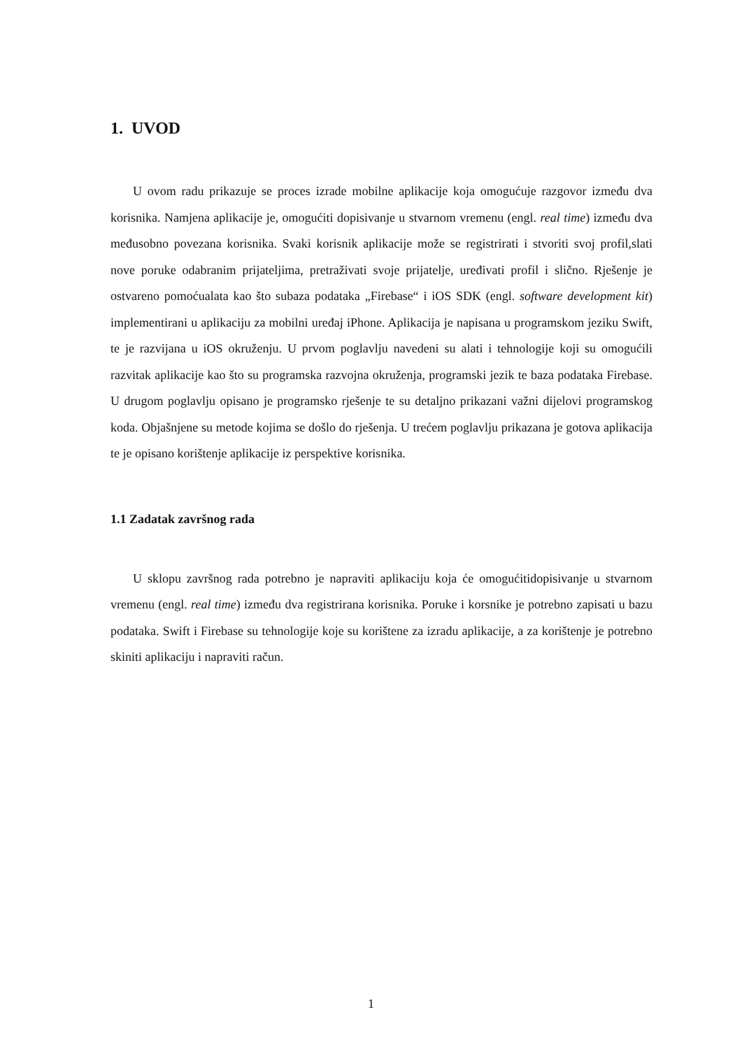1. UVOD
U ovom radu prikazuje se proces izrade mobilne aplikacije koja omogućuje razgovor između dva korisnika. Namjena aplikacije je, omogućiti dopisivanje u stvarnom vremenu (engl. real time) između dva međusobno povezana korisnika. Svaki korisnik aplikacije može se registrirati i stvoriti svoj profil,slati nove poruke odabranim prijateljima, pretraživati svoje prijatelje, uređivati profil i slično. Rješenje je ostvareno pomoćualata kao što subaza podataka „Firebase“ i iOS SDK (engl. software development kit) implementirani u aplikaciju za mobilni uređaj iPhone. Aplikacija je napisana u programskom jeziku Swift, te je razvijana u iOS okruženju. U prvom poglavlju navedeni su alati i tehnologije koji su omogućili razvitak aplikacije kao što su programska razvojna okruženja, programski jezik te baza podataka Firebase. U drugom poglavlju opisano je programsko rješenje te su detaljno prikazani važni dijelovi programskog koda. Objašnjene su metode kojima se došlo do rješenja. U trećem poglavlju prikazana je gotova aplikacija te je opisano korištenje aplikacije iz perspektive korisnika.
1.1 Zadatak završnog rada
U sklopu završnog rada potrebno je napraviti aplikaciju koja će omogućitidopisivanje u stvarnom vremenu (engl. real time) između dva registrirana korisnika. Poruke i korsnike je potrebno zapisati u bazu podataka. Swift i Firebase su tehnologije koje su korištene za izradu aplikacije, a za korištenje je potrebno skiniti aplikaciju i napraviti račun.
1